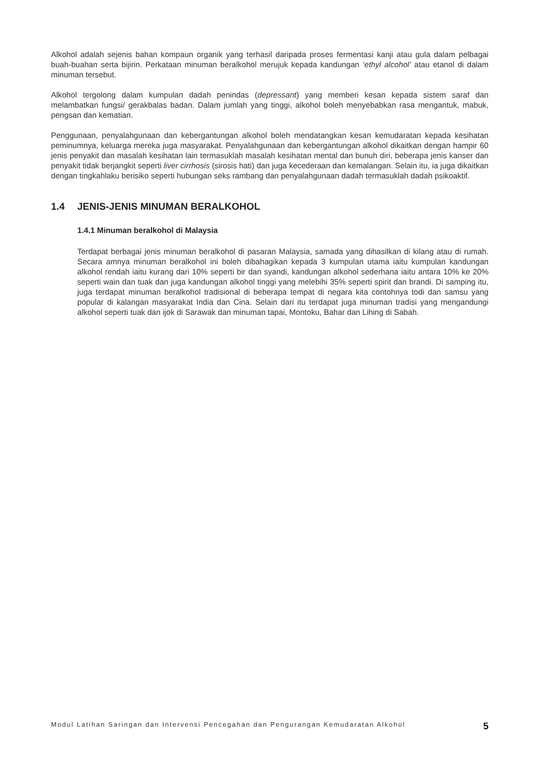Alkohol adalah sejenis bahan kompaun organik yang terhasil daripada proses fermentasi kanji atau gula dalam pelbagai buah-buahan serta bijirin. Perkataan minuman beralkohol merujuk kepada kandungan ‘ethyl alcohol’ atau etanol di dalam minuman tersebut.
Alkohol tergolong dalam kumpulan dadah penindas (depressant) yang memberi kesan kepada sistem saraf dan melambatkan fungsi/ gerakbalas badan. Dalam jumlah yang tinggi, alkohol boleh menyebabkan rasa mengantuk, mabuk, pengsan dan kematian.
Penggunaan, penyalahgunaan dan kebergantungan alkohol boleh mendatangkan kesan kemudaratan kepada kesihatan peminumnya, keluarga mereka juga masyarakat. Penyalahgunaan dan kebergantungan alkohol dikaitkan dengan hampir 60 jenis penyakit dan masalah kesihatan lain termasuklah masalah kesihatan mental dan bunuh diri, beberapa jenis kanser dan penyakit tidak berjangkit seperti liver cirrhosis (sirosis hati) dan juga kecederaan dan kemalangan. Selain itu, ia juga dikaitkan dengan tingkahlaku berisiko seperti hubungan seks rambang dan penyalahgunaan dadah termasuklah dadah psikoaktif.
1.4 JENIS-JENIS MINUMAN BERALKOHOL
1.4.1 Minuman beralkohol di Malaysia
Terdapat berbagai jenis minuman beralkohol di pasaran Malaysia, samada yang dihasilkan di kilang atau di rumah. Secara amnya minuman beralkohol ini boleh dibahagikan kepada 3 kumpulan utama iaitu kumpulan kandungan alkohol rendah iaitu kurang dari 10% seperti bir dan syandi, kandungan alkohol sederhana iaitu antara 10% ke 20% seperti wain dan tuak dan juga kandungan alkohol tinggi yang melebihi 35% seperti spirit dan brandi. Di samping itu, juga terdapat minuman beralkohol tradisional di beberapa tempat di negara kita contohnya todi dan samsu yang popular di kalangan masyarakat India dan Cina. Selain dari itu terdapat juga minuman tradisi yang mengandungi alkohol seperti tuak dan ijok di Sarawak dan minuman tapai, Montoku, Bahar dan Lihing di Sabah.
Modul Latihan Saringan dan Intervensi Pencegahan dan Pengurangan Kemudaratan Alkohol 5